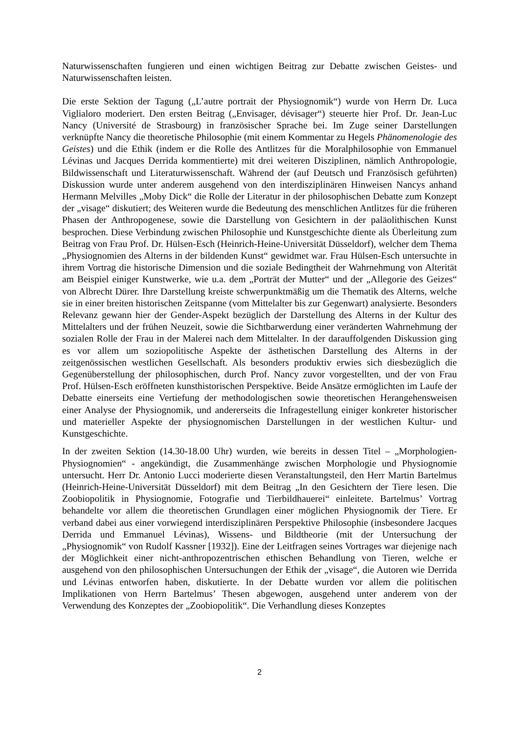Naturwissenschaften fungieren und einen wichtigen Beitrag zur Debatte zwischen Geistes- und Naturwissenschaften leisten.
Die erste Sektion der Tagung („L’autre portrait der Physiognomik“) wurde von Herrn Dr. Luca Viglialoro moderiert. Den ersten Beitrag („Envisager, dévisager“) steuerte hier Prof. Dr. Jean-Luc Nancy (Université de Strasbourg) in französischer Sprache bei. Im Zuge seiner Darstellungen verknüpfte Nancy die theoretische Philosophie (mit einem Kommentar zu Hegels Phänomenologie des Geistes) und die Ethik (indem er die Rolle des Antlitzes für die Moralphilosophie von Emmanuel Lévinas und Jacques Derrida kommentierte) mit drei weiteren Disziplinen, nämlich Anthropologie, Bildwissenschaft und Literaturwissenschaft. Während der (auf Deutsch und Französisch geführten) Diskussion wurde unter anderem ausgehend von den interdisziplinären Hinweisen Nancys anhand Hermann Melvilles „Moby Dick“ die Rolle der Literatur in der philosophischen Debatte zum Konzept der „visage“ diskutiert; des Weiteren wurde die Bedeutung des menschlichen Antlitzes für die früheren Phasen der Anthropogenese, sowie die Darstellung von Gesichtern in der paläolithischen Kunst besprochen. Diese Verbindung zwischen Philosophie und Kunstgeschichte diente als Überleitung zum Beitrag von Frau Prof. Dr. Hülsen-Esch (Heinrich-Heine-Universität Düsseldorf), welcher dem Thema „Physiognomien des Alterns in der bildenden Kunst“ gewidmet war. Frau Hülsen-Esch untersuchte in ihrem Vortrag die historische Dimension und die soziale Bedingtheit der Wahrnehmung von Alterität am Beispiel einiger Kunstwerke, wie u.a. dem „Porträt der Mutter“ und der „Allegorie des Geizes“ von Albrecht Dürer. Ihre Darstellung kreiste schwerpunktmäßig um die Thematik des Alterns, welche sie in einer breiten historischen Zeitspanne (vom Mittelalter bis zur Gegenwart) analysierte. Besonders Relevanz gewann hier der Gender-Aspekt bezüglich der Darstellung des Alterns in der Kultur des Mittelalters und der frühen Neuzeit, sowie die Sichtbarwerdung einer veränderten Wahrnehmung der sozialen Rolle der Frau in der Malerei nach dem Mittelalter. In der darauffolgenden Diskussion ging es vor allem um soziopolitische Aspekte der ästhetischen Darstellung des Alterns in der zeitgenössischen westlichen Gesellschaft. Als besonders produktiv erwies sich diesbezüglich die Gegenüberstellung der philosophischen, durch Prof. Nancy zuvor vorgestellten, und der von Frau Prof. Hülsen-Esch eröffneten kunsthistorischen Perspektive. Beide Ansätze ermöglichten im Laufe der Debatte einerseits eine Vertiefung der methodologischen sowie theoretischen Herangehensweisen einer Analyse der Physiognomik, und andererseits die Infragestellung einiger konkreter historischer und materieller Aspekte der physiognomischen Darstellungen in der westlichen Kultur- und Kunstgeschichte.
In der zweiten Sektion (14.30-18.00 Uhr) wurden, wie bereits in dessen Titel – „Morphologien-Physiognomien“ - angekündigt, die Zusammenhänge zwischen Morphologie und Physiognomie untersucht. Herr Dr. Antonio Lucci moderierte diesen Veranstaltungsteil, den Herr Martin Bartelmus (Heinrich-Heine-Universität Düsseldorf) mit dem Beitrag „In den Gesichtern der Tiere lesen. Die Zoobiopolitik in Physiognomie, Fotografie und Tierbildhauerei“ einleitete. Bartelmus’ Vortrag behandelte vor allem die theoretischen Grundlagen einer möglichen Physiognomik der Tiere. Er verband dabei aus einer vorwiegend interdisziplinären Perspektive Philosophie (insbesondere Jacques Derrida und Emmanuel Lévinas), Wissens- und Bildtheorie (mit der Untersuchung der „Physiognomik“ von Rudolf Kassner [1932]). Eine der Leitfragen seines Vortrages war diejenige nach der Möglichkeit einer nicht-anthropozentrischen ethischen Behandlung von Tieren, welche er ausgehend von den philosophischen Untersuchungen der Ethik der „visage“, die Autoren wie Derrida und Lévinas entworfen haben, diskutierte. In der Debatte wurden vor allem die politischen Implikationen von Herrn Bartelmus’ Thesen abgewogen, ausgehend unter anderem von der Verwendung des Konzeptes der „Zoobiopolitik“. Die Verhandlung dieses Konzeptes
2